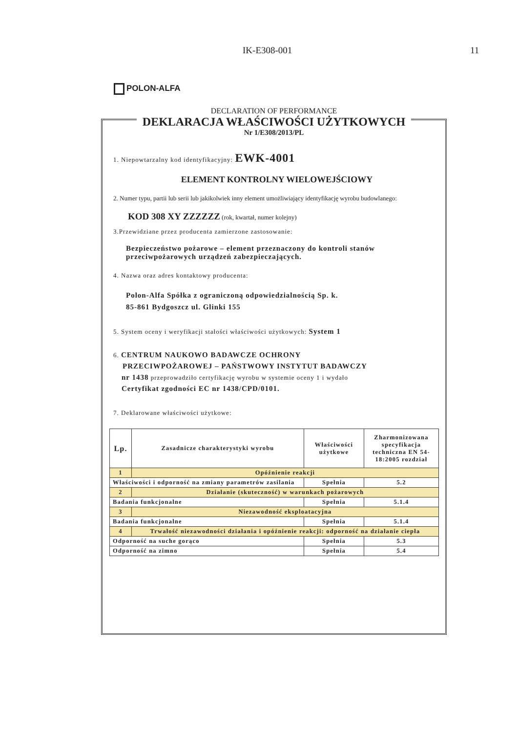IK-E308-001 11
POLON-ALFA
DECLARATION OF PERFORMANCE
DEKLARACJA WŁAŚCIWOŚCI UŻYTKOWYCH
Nr 1/E308/2013/PL
1. Niepowtarzalny kod identyfikacyjny: EWK-4001
ELEMENT KONTROLNY WIELOWEJŚCIOWY
2. Numer typu, partii lub serii lub jakikolwiek inny element umożliwiający identyfikację wyrobu budowlanego:
KOD 308 XY ZZZZZZ (rok, kwartał, numer kolejny)
3.Przewidziane przez producenta zamierzone zastosowanie:
Bezpieczeństwo pożarowe – element przeznaczony do kontroli stanów przeciwpożarowych urządzeń zabezpieczających.
4. Nazwa oraz adres kontaktowy producenta:
Polon-Alfa Spółka z ograniczoną odpowiedzialnością Sp. k.
85-861 Bydgoszcz ul. Glinki 155
5. System oceny i weryfikacji stałości właściwości użytkowych: System 1
6. CENTRUM NAUKOWO BADAWCZE OCHRONY
PRZECIWPOŻAROWEJ – PAŃSTWOWY INSTYTUT BADAWCZY
nr 1438 przeprowadziło certyfikację wyrobu w systemie oceny 1 i wydało
Certyfikat zgodności EC nr 1438/CPD/0101.
7. Deklarowane właściwości użytkowe:
| Lp. | Zasadnicze charakterystyki wyrobu | Właściwości użytkowe | Zharmonizowana specyfikacja techniczna EN 54-18:2005 rozdział |
| --- | --- | --- | --- |
| 1 | Opóźnienie reakcji | | |
| Właściwości i odporność na zmiany parametrów zasilania | | Spełnia | 5.2 |
| 2 | Działanie (skuteczność) w warunkach pożarowych | | |
| Badania funkcjonalne | | Spełnia | 5.1.4 |
| 3 | Niezawodność eksploatacyjna | | |
| Badania funkcjonalne | | Spełnia | 5.1.4 |
| 4 | Trwałość niezawodności działania i opóźnienie reakcji: odporność na działanie ciepła | | |
| Odporność na suche gorąco | | Spełnia | 5.3 |
| Odporność na zimno | | Spełnia | 5.4 |